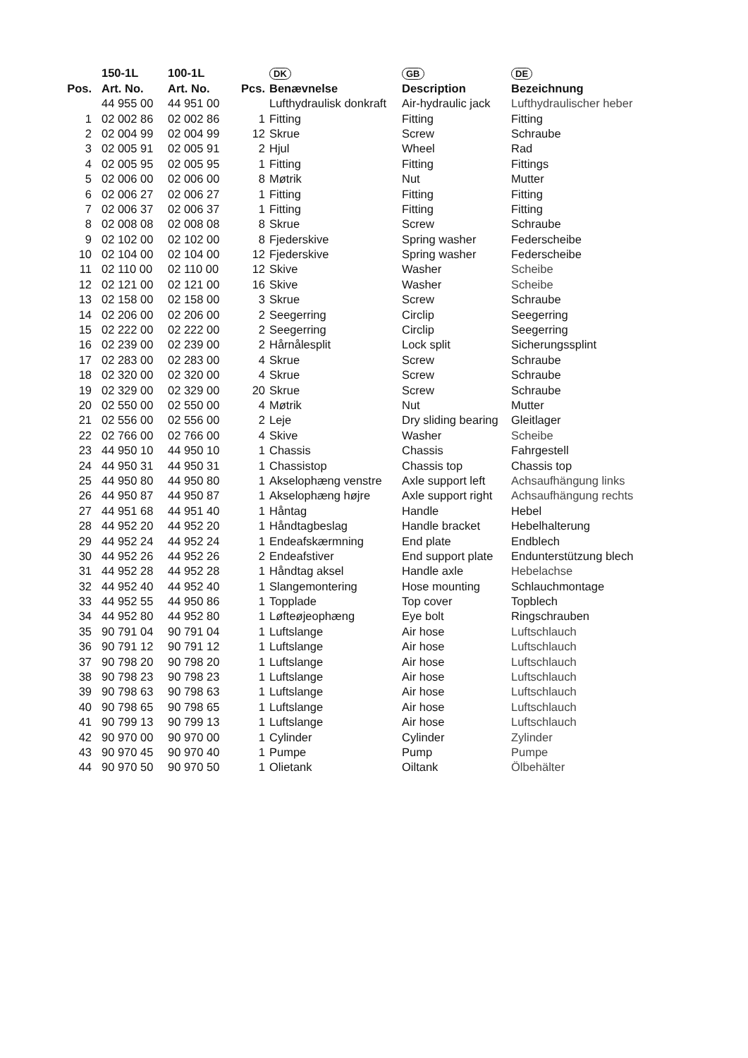| | 150-1L | 100-1L | | DK | GB | DE |
| --- | --- | --- | --- | --- | --- | --- |
| Pos. | Art. No. | Art. No. | Pcs. | Benævnelse | Description | Bezeichnung |
| | 44 955 00 | 44 951 00 | | Lufthydraulisk donkraft | Air-hydraulic jack | Lufthydraulischer heber |
| 1 | 02 002 86 | 02 002 86 | 1 | Fitting | Fitting | Fitting |
| 2 | 02 004 99 | 02 004 99 | 12 | Skrue | Screw | Schraube |
| 3 | 02 005 91 | 02 005 91 | 2 | Hjul | Wheel | Rad |
| 4 | 02 005 95 | 02 005 95 | 1 | Fitting | Fitting | Fittings |
| 5 | 02 006 00 | 02 006 00 | 8 | Møtrik | Nut | Mutter |
| 6 | 02 006 27 | 02 006 27 | 1 | Fitting | Fitting | Fitting |
| 7 | 02 006 37 | 02 006 37 | 1 | Fitting | Fitting | Fitting |
| 8 | 02 008 08 | 02 008 08 | 8 | Skrue | Screw | Schraube |
| 9 | 02 102 00 | 02 102 00 | 8 | Fjederskive | Spring washer | Federscheibe |
| 10 | 02 104 00 | 02 104 00 | 12 | Fjederskive | Spring washer | Federscheibe |
| 11 | 02 110 00 | 02 110 00 | 12 | Skive | Washer | Scheibe |
| 12 | 02 121 00 | 02 121 00 | 16 | Skive | Washer | Scheibe |
| 13 | 02 158 00 | 02 158 00 | 3 | Skrue | Screw | Schraube |
| 14 | 02 206 00 | 02 206 00 | 2 | Seegerring | Circlip | Seegerring |
| 15 | 02 222 00 | 02 222 00 | 2 | Seegerring | Circlip | Seegerring |
| 16 | 02 239 00 | 02 239 00 | 2 | Hårnålesplit | Lock split | Sicherungssplint |
| 17 | 02 283 00 | 02 283 00 | 4 | Skrue | Screw | Schraube |
| 18 | 02 320 00 | 02 320 00 | 4 | Skrue | Screw | Schraube |
| 19 | 02 329 00 | 02 329 00 | 20 | Skrue | Screw | Schraube |
| 20 | 02 550 00 | 02 550 00 | 4 | Møtrik | Nut | Mutter |
| 21 | 02 556 00 | 02 556 00 | 2 | Leje | Dry sliding bearing | Gleitlager |
| 22 | 02 766 00 | 02 766 00 | 4 | Skive | Washer | Scheibe |
| 23 | 44 950 10 | 44 950 10 | 1 | Chassis | Chassis | Fahrgestell |
| 24 | 44 950 31 | 44 950 31 | 1 | Chassistop | Chassis top | Chassis top |
| 25 | 44 950 80 | 44 950 80 | 1 | Akselophæng venstre | Axle support left | Achsaufhängung links |
| 26 | 44 950 87 | 44 950 87 | 1 | Akselophæng højre | Axle support right | Achsaufhängung rechts |
| 27 | 44 951 68 | 44 951 40 | 1 | Håntag | Handle | Hebel |
| 28 | 44 952 20 | 44 952 20 | 1 | Håndtagbeslag | Handle bracket | Hebelhalterung |
| 29 | 44 952 24 | 44 952 24 | 1 | Endeafskærmning | End plate | Endblech |
| 30 | 44 952 26 | 44 952 26 | 2 | Endeafstiver | End support plate | Endunterstützung blech |
| 31 | 44 952 28 | 44 952 28 | 1 | Håndtag aksel | Handle axle | Hebelachse |
| 32 | 44 952 40 | 44 952 40 | 1 | Slangemontering | Hose mounting | Schlauchmontage |
| 33 | 44 952 55 | 44 950 86 | 1 | Topplade | Top cover | Topblech |
| 34 | 44 952 80 | 44 952 80 | 1 | Løfteøjeophæng | Eye bolt | Ringschrauben |
| 35 | 90 791 04 | 90 791 04 | 1 | Luftslange | Air hose | Luftschlauch |
| 36 | 90 791 12 | 90 791 12 | 1 | Luftslange | Air hose | Luftschlauch |
| 37 | 90 798 20 | 90 798 20 | 1 | Luftslange | Air hose | Luftschlauch |
| 38 | 90 798 23 | 90 798 23 | 1 | Luftslange | Air hose | Luftschlauch |
| 39 | 90 798 63 | 90 798 63 | 1 | Luftslange | Air hose | Luftschlauch |
| 40 | 90 798 65 | 90 798 65 | 1 | Luftslange | Air hose | Luftschlauch |
| 41 | 90 799 13 | 90 799 13 | 1 | Luftslange | Air hose | Luftschlauch |
| 42 | 90 970 00 | 90 970 00 | 1 | Cylinder | Cylinder | Zylinder |
| 43 | 90 970 45 | 90 970 40 | 1 | Pumpe | Pump | Pumpe |
| 44 | 90 970 50 | 90 970 50 | 1 | Olietank | Oiltank | Ölbehälter |